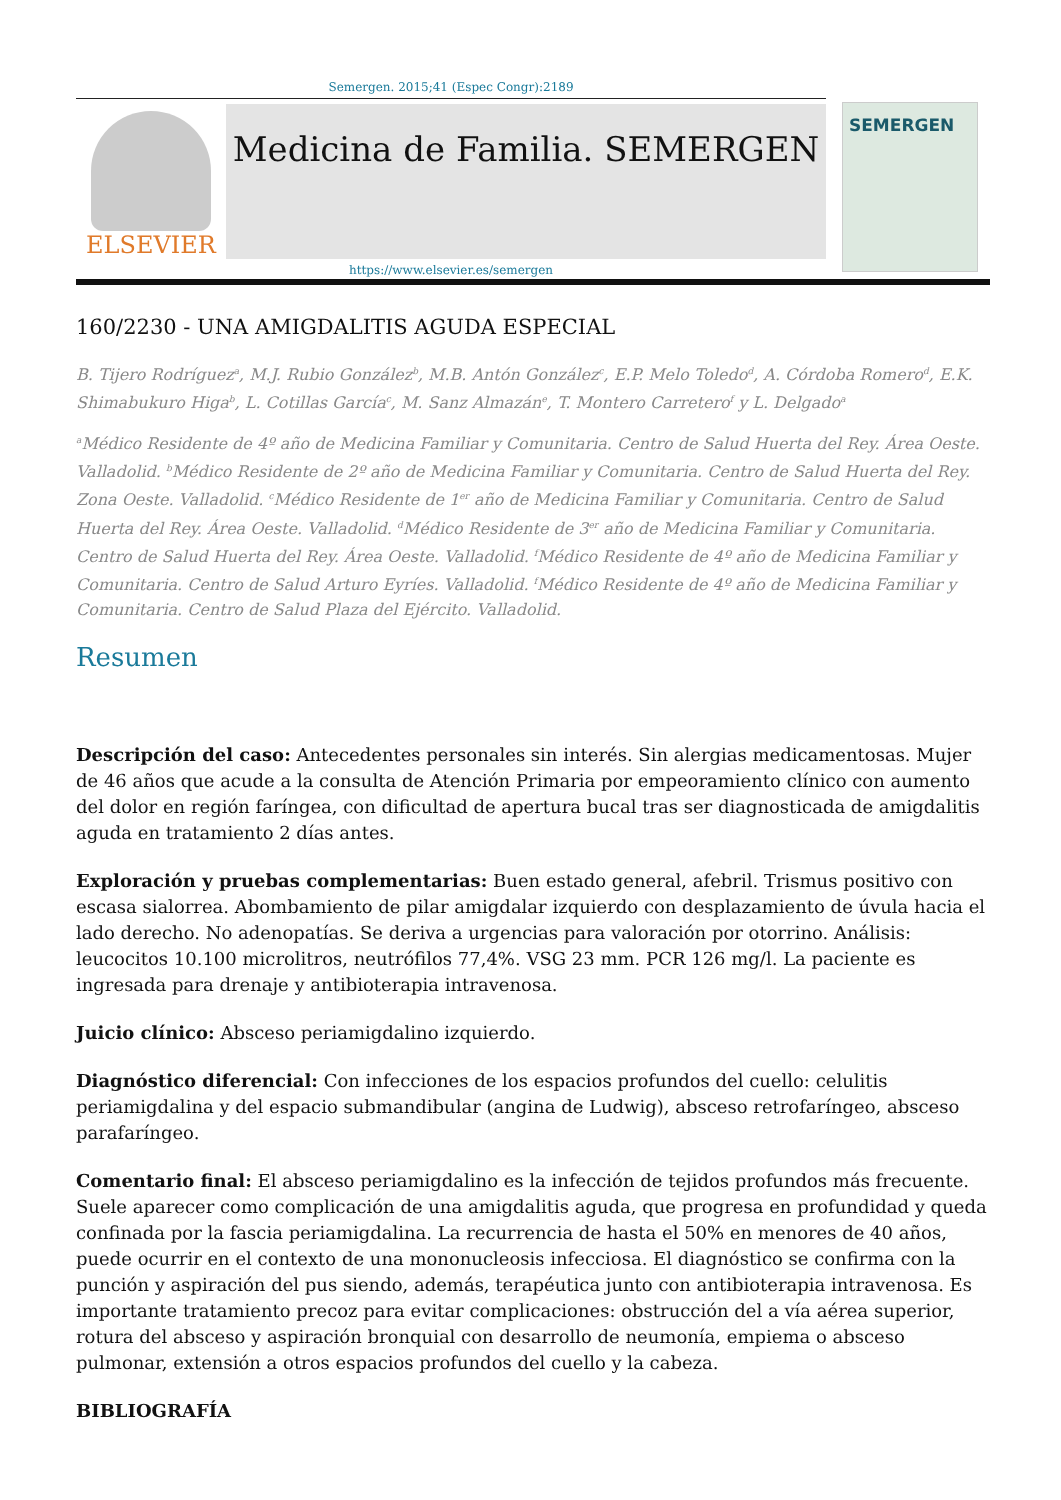Semergen. 2015;41 (Espec Congr):2189
ELSEVIER
Medicina de Familia. SEMERGEN
SEMERGEN
https://www.elsevier.es/semergen
160/2230 - UNA AMIGDALITIS AGUDA ESPECIAL
B. Tijero Rodríguez<sup>a</sup>, M.J. Rubio González<sup>b</sup>, M.B. Antón González<sup>c</sup>, E.P. Melo Toledo<sup>d</sup>, A. Córdoba Romero<sup>d</sup>, E.K. Shimabukuro Higa<sup>b</sup>, L. Cotillas García<sup>c</sup>, M. Sanz Almazán<sup>e</sup>, T. Montero Carretero<sup>f</sup> y L. Delgado<sup>a</sup>
<sup>a</sup> Médico Residente de 4º año de Medicina Familiar y Comunitaria. Centro de Salud Huerta del Rey. Área Oeste. Valladolid. <sup>b</sup>Médico Residente de 2º año de Medicina Familiar y Comunitaria. Centro de Salud Huerta del Rey. Zona Oeste. Valladolid. <sup>c</sup>Médico Residente de 1<sup>er</sup> año de Medicina Familiar y Comunitaria. Centro de Salud Huerta del Rey. Área Oeste. Valladolid. <sup>d</sup>Médico Residente de 3<sup>er</sup> año de Medicina Familiar y Comunitaria. Centro de Salud Huerta del Rey. Área Oeste. Valladolid. <sup>f</sup>Médico Residente de 4º año de Medicina Familiar y Comunitaria. Centro de Salud Arturo Eyríes. Valladolid. <sup>f</sup>Médico Residente de 4º año de Medicina Familiar y Comunitaria. Centro de Salud Plaza del Ejército. Valladolid.
Resumen
Descripción del caso: Antecedentes personales sin interés. Sin alergias medicamentosas. Mujer de 46 años que acude a la consulta de Atención Primaria por empeoramiento clínico con aumento del dolor en región faríngea, con dificultad de apertura bucal tras ser diagnosticada de amigdalitis aguda en tratamiento 2 días antes.
Exploración y pruebas complementarias: Buen estado general, afebril. Trismus positivo con escasa sialorrea. Abombamiento de pilar amigdalar izquierdo con desplazamiento de úvula hacia el lado derecho. No adenopatías. Se deriva a urgencias para valoración por otorrino. Análisis: leucocitos 10.100 microlitros, neutrófilos 77,4%. VSG 23 mm. PCR 126 mg/l. La paciente es ingresada para drenaje y antibioterapia intravenosa.
Juicio clínico: Absceso periamigdalino izquierdo.
Diagnóstico diferencial: Con infecciones de los espacios profundos del cuello: celulitis periamigdalina y del espacio submandibular (angina de Ludwig), absceso retrofaríngeo, absceso parafaríngeo.
Comentario final: El absceso periamigdalino es la infección de tejidos profundos más frecuente. Suele aparecer como complicación de una amigdalitis aguda, que progresa en profundidad y queda confinada por la fascia periamigdalina. La recurrencia de hasta el 50% en menores de 40 años, puede ocurrir en el contexto de una mononucleosis infecciosa. El diagnóstico se confirma con la punción y aspiración del pus siendo, además, terapéutica junto con antibioterapia intravenosa. Es importante tratamiento precoz para evitar complicaciones: obstrucción del a vía aérea superior, rotura del absceso y aspiración bronquial con desarrollo de neumonía, empiema o absceso pulmonar, extensión a otros espacios profundos del cuello y la cabeza.
BIBLIOGRAFÍA